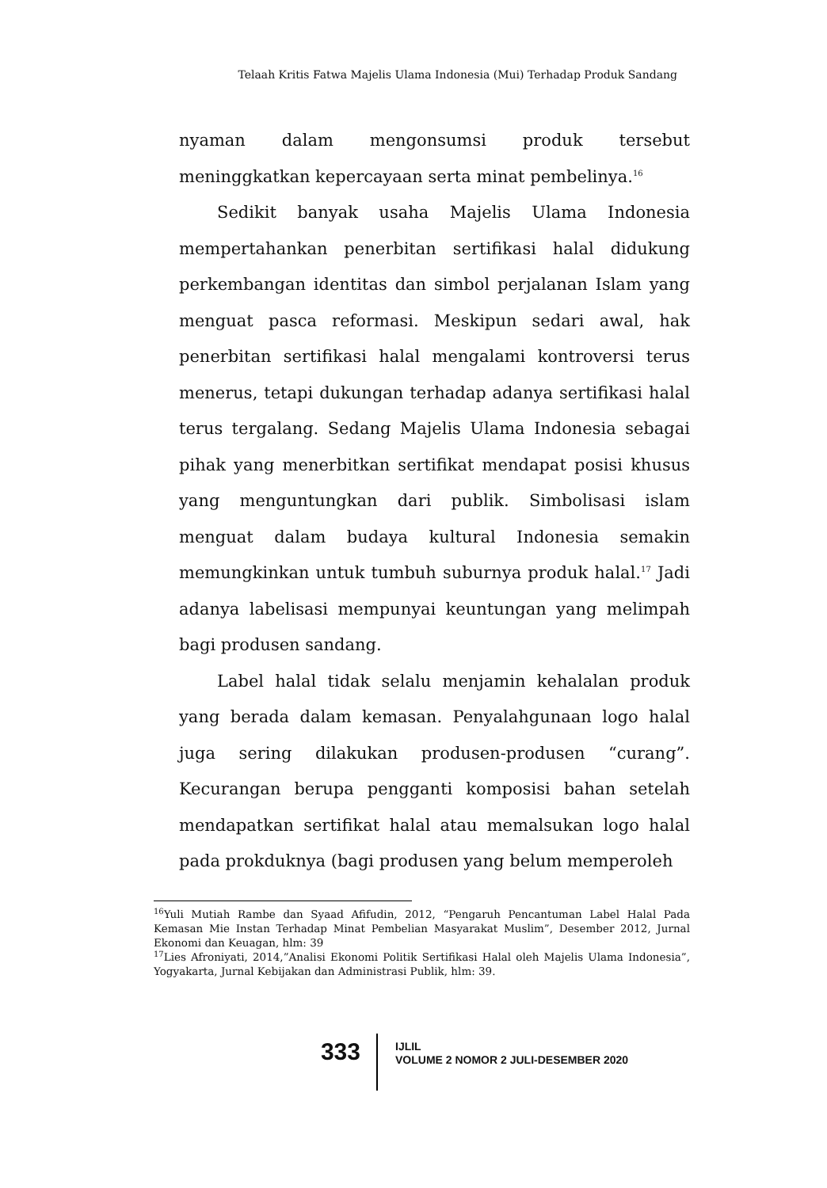Telaah Kritis Fatwa Majelis Ulama Indonesia (Mui) Terhadap Produk Sandang
nyaman dalam mengonsumsi produk tersebut meninggkatkan kepercayaan serta minat pembelinya.<sup>16</sup>
Sedikit banyak usaha Majelis Ulama Indonesia mempertahankan penerbitan sertifikasi halal didukung perkembangan identitas dan simbol perjalanan Islam yang menguat pasca reformasi. Meskipun sedari awal, hak penerbitan sertifikasi halal mengalami kontroversi terus menerus, tetapi dukungan terhadap adanya sertifikasi halal terus tergalang. Sedang Majelis Ulama Indonesia sebagai pihak yang menerbitkan sertifikat mendapat posisi khusus yang menguntungkan dari publik. Simbolisasi islam menguat dalam budaya kultural Indonesia semakin memungkinkan untuk tumbuh suburnya produk halal.<sup>17</sup> Jadi adanya labelisasi mempunyai keuntungan yang melimpah bagi produsen sandang.
Label halal tidak selalu menjamin kehalalan produk yang berada dalam kemasan. Penyalahgunaan logo halal juga sering dilakukan produsen-produsen “curang”. Kecurangan berupa pengganti komposisi bahan setelah mendapatkan sertifikat halal atau memalsukan logo halal pada prokduknya (bagi produsen yang belum memperoleh
<sup>16</sup> Yuli Mutiah Rambe dan Syaad Afifudin, 2012, “Pengaruh Pencantuman Label Halal Pada Kemasan Mie Instan Terhadap Minat Pembelian Masyarakat Muslim”, Desember 2012, Jurnal Ekonomi dan Keuagan, hlm: 39
<sup>17</sup> Lies Afroniyati, 2014,”Analisi Ekonomi Politik Sertifikasi Halal oleh Majelis Ulama Indonesia”, Yogyakarta, Jurnal Kebijakan dan Administrasi Publik, hlm: 39.
333
IJLIL
VOLUME 2 NOMOR 2 JULI-DESEMBER 2020